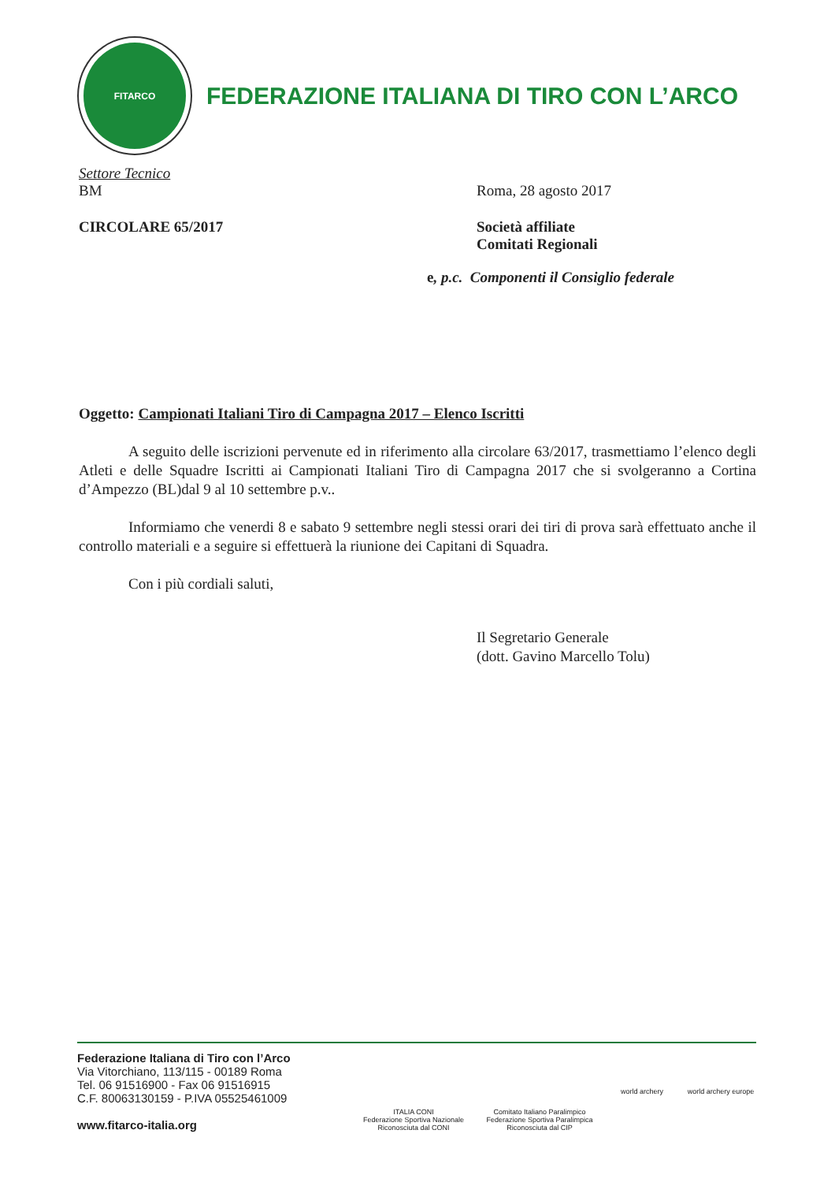FITARCO
FEDERAZIONE ITALIANA DI TIRO CON L’ARCO
Settore Tecnico
BM Roma, 28 agosto 2017
CIRCOLARE 65/2017 Società affiliate
Comitati Regionali
e, p.c. Componenti il Consiglio federale
Oggetto: Campionati Italiani Tiro di Campagna 2017 – Elenco Iscritti
A seguito delle iscrizioni pervenute ed in riferimento alla circolare 63/2017, trasmettiamo l’elenco degli Atleti e delle Squadre Iscritti ai Campionati Italiani Tiro di Campagna 2017 che si svolgeranno a Cortina d’Ampezzo (BL)dal 9 al 10 settembre p.v..
Informiamo che venerdi 8 e sabato 9 settembre negli stessi orari dei tiri di prova sarà effettuato anche il controllo materiali e a seguire si effettuerà la riunione dei Capitani di Squadra.
Con i più cordiali saluti,
Il Segretario Generale
(dott. Gavino Marcello Tolu)
Federazione Italiana di Tiro con l’Arco
Via Vitorchiano, 113/115 - 00189 Roma
Tel. 06 91516900 - Fax 06 91516915
C.F. 80063130159 - P.IVA 05525461009
www.fitarco-italia.org
ITALIA CONI
Federazione Sportiva Nazionale
Riconosciuta dal CONI
Comitato Italiano Paralimpico
Federazione Sportiva Paralimpica
Riconosciuta dal CIP
world archery
world archery europe